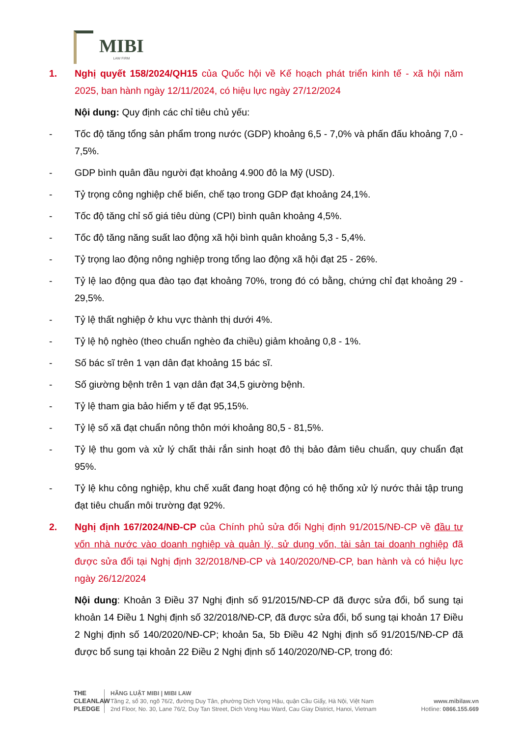MIBI
LAW FIRM
1. Nghị quyết 158/2024/QH15 của Quốc hội về Kế hoạch phát triển kinh tế - xã hội năm 2025, ban hành ngày 12/11/2024, có hiệu lực ngày 27/12/2024
Nội dung: Quy định các chỉ tiêu chủ yếu:
- Tốc độ tăng tổng sản phẩm trong nước (GDP) khoảng 6,5 - 7,0% và phấn đấu khoảng 7,0 - 7,5%.
- GDP bình quân đầu người đạt khoảng 4.900 đô la Mỹ (USD).
- Tỷ trọng công nghiệp chế biến, chế tạo trong GDP đạt khoảng 24,1%.
- Tốc độ tăng chỉ số giá tiêu dùng (CPI) bình quân khoảng 4,5%.
- Tốc độ tăng năng suất lao động xã hội bình quân khoảng 5,3 - 5,4%.
- Tỷ trọng lao động nông nghiệp trong tổng lao động xã hội đạt 25 - 26%.
- Tỷ lệ lao động qua đào tạo đạt khoảng 70%, trong đó có bằng, chứng chỉ đạt khoảng 29 - 29,5%.
- Tỷ lệ thất nghiệp ở khu vực thành thị dưới 4%.
- Tỷ lệ hộ nghèo (theo chuẩn nghèo đa chiều) giảm khoảng 0,8 - 1%.
- Số bác sĩ trên 1 vạn dân đạt khoảng 15 bác sĩ.
- Số giường bệnh trên 1 vạn dân đạt 34,5 giường bệnh.
- Tỷ lệ tham gia bảo hiểm y tế đạt 95,15%.
- Tỷ lệ số xã đạt chuẩn nông thôn mới khoảng 80,5 - 81,5%.
- Tỷ lệ thu gom và xử lý chất thải rắn sinh hoạt đô thị bảo đảm tiêu chuẩn, quy chuẩn đạt 95%.
- Tỷ lệ khu công nghiệp, khu chế xuất đang hoạt động có hệ thống xử lý nước thải tập trung đạt tiêu chuẩn môi trường đạt 92%.
2. Nghị định 167/2024/NĐ-CP của Chính phủ sửa đổi Nghị định 91/2015/NĐ-CP về đầu tư vốn nhà nước vào doanh nghiệp và quản lý, sử dụng vốn, tài sản tại doanh nghiệp đã được sửa đổi tại Nghị định 32/2018/NĐ-CP và 140/2020/NĐ-CP, ban hành và có hiệu lực ngày 26/12/2024
Nội dung: Khoản 3 Điều 37 Nghị định số 91/2015/NĐ-CP đã được sửa đổi, bổ sung tại khoản 14 Điều 1 Nghị định số 32/2018/NĐ-CP, đã được sửa đổi, bổ sung tại khoản 17 Điều 2 Nghị định số 140/2020/NĐ-CP; khoản 5a, 5b Điều 42 Nghị định số 91/2015/NĐ-CP đã được bổ sung tại khoản 22 Điều 2 Nghị định số 140/2020/NĐ-CP, trong đó:
THE CLEANLAW PLEDGE
HÃNG LUẬT MIBI | MIBI LAW
Tầng 2, số 30, ngõ 76/2, đường Duy Tân, phường Dịch Vọng Hậu, quận Cầu Giấy, Hà Nội, Việt Nam
2nd Floor, No. 30, Lane 76/2, Duy Tan Street, Dich Vong Hau Ward, Cau Giay District, Hanoi, Vietnam
www.mibilaw.vn
Hotline: 0866.155.669